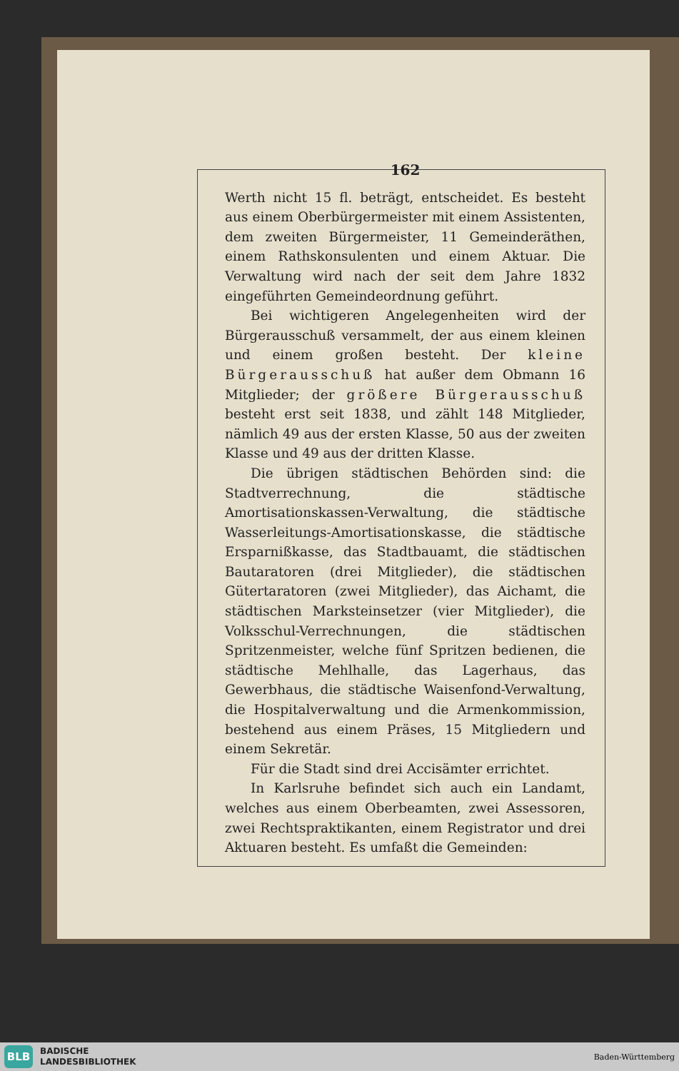162
Werth nicht 15 fl. beträgt, entscheidet. Es besteht aus einem Oberbürgermeister mit einem Assistenten, dem zweiten Bürgermeister, 11 Gemeinderäthen, einem Rathskonsulenten und einem Aktuar. Die Verwaltung wird nach der seit dem Jahre 1832 eingeführten Gemeindeordnung geführt.
Bei wichtigeren Angelegenheiten wird der Bürgerausschuß versammelt, der aus einem kleinen und einem großen besteht. Der kleine Bürgerausschuß hat außer dem Obmann 16 Mitglieder; der größere Bürgerausschuß besteht erst seit 1838, und zählt 148 Mitglieder, nämlich 49 aus der ersten Klasse, 50 aus der zweiten Klasse und 49 aus der dritten Klasse.
Die übrigen städtischen Behörden sind: die Stadtverrechnung, die städtische Amortisationskassen-Verwaltung, die städtische Wasserleitungs-Amortisationskasse, die städtische Ersparnißkasse, das Stadtbauamt, die städtischen Bautaratoren (drei Mitglieder), die städtischen Gütertaratoren (zwei Mitglieder), das Aichamt, die städtischen Marksteinsetzer (vier Mitglieder), die Volksschul-Verrechnungen, die städtischen Spritzenmeister, welche fünf Spritzen bedienen, die städtische Mehlhalle, das Lagerhaus, das Gewerbhaus, die städtische Waisenfond-Verwaltung, die Hospitalverwaltung und die Armenkommission, bestehend aus einem Präses, 15 Mitgliedern und einem Sekretär.
Für die Stadt sind drei Accisämter errichtet.
In Karlsruhe befindet sich auch ein Landamt, welches aus einem Oberbeamten, zwei Assessoren, zwei Rechtspraktikanten, einem Registrator und drei Aktuaren besteht. Es umfaßt die Gemeinden:
BLB
BADISCHE
LANDESBIBLIOTHEK
Baden-Württemberg